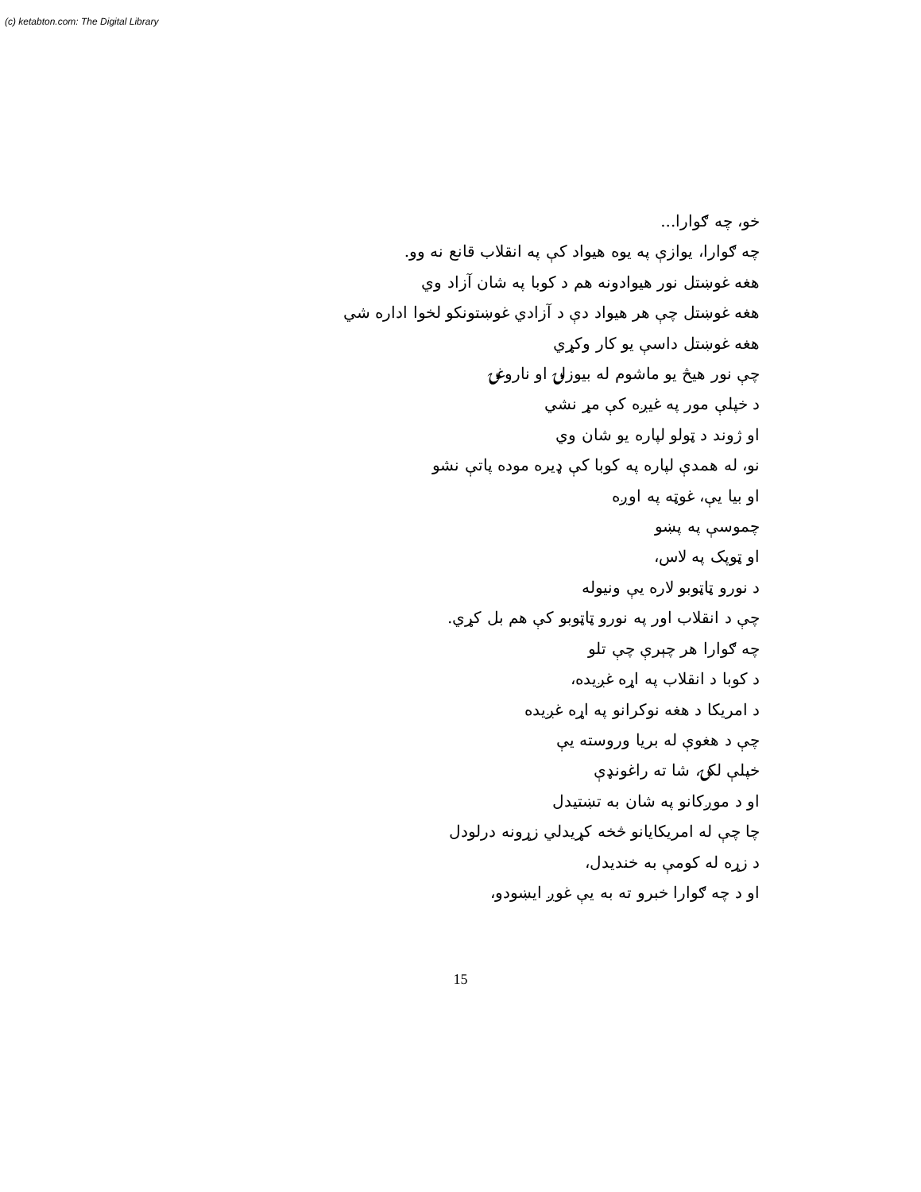(c) ketabton.com: The Digital Library
خو، چه ګوارا...
چه ګوارا، يوازې په يوه هيواد کې په انقلاب قانع نه وو.
هغه غوښتل نور هيوادونه هم د کوبا په شان آزاد وي
هغه غوښتل چې هر هيواد دې د آزادي غوښتونکو لخوا اداره شي
هغه غوښتل داسې يو کار وکړي
چې نور هيڅ يو ماشوم له بيوزلۍ او ناروغۍ
د خپلې مور په غيږه کې مړ نشي
او ژوند د ټولو لپاره يو شان وي
نو، له همدې لپاره په کوبا کې ډيره موده پاتې نشو
او بيا يې، غوټه په اوږه
چموسې په پښو
او ټوپک په لاس،
د نورو ټاټوبو لاره يې ونيوله
چې د انقلاب اور په نورو ټاټوبو کې هم بل کړي.
چه ګوارا هر چېرې چې تلو
د کوبا د انقلاب په اړه غږيده،
د امريکا د هغه نوکرانو په اړه غږيده
چې د هغوې له بريا وروسته يې
خپلې لکۍ، شا ته راغونډې
او د موږکانو په شان به تښتيدل
چا چې له امريکايانو څخه کړيدلي زړونه درلودل
د زړه له کومې به خنديدل،
او د چه ګوارا خبرو ته به يې غوږ ايښودو،
15